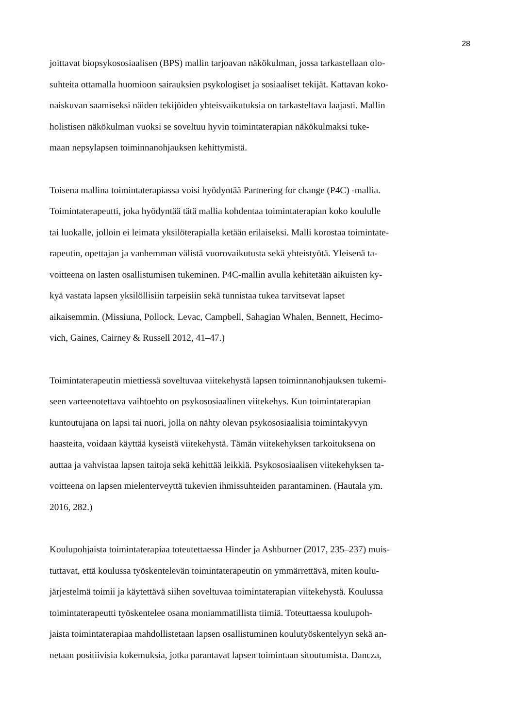28
joittavat biopsykososiaalisen (BPS) mallin tarjoavan näkökulman, jossa tarkastellaan olo-
suhteita ottamalla huomioon sairauksien psykologiset ja sosiaaliset tekijät. Kattavan koko-
naiskuvan saamiseksi näiden tekijöiden yhteisvaikutuksia on tarkasteltava laajasti. Mallin
holistisen näkökulman vuoksi se soveltuu hyvin toimintaterapian näkökulmaksi tuke-
maan nepsylapsen toiminnanohjauksen kehittymistä.
Toisena mallina toimintaterapiassa voisi hyödyntää Partnering for change (P4C) -mallia.
Toimintaterapeutti, joka hyödyntää tätä mallia kohdentaa toimintaterapian koko koululle
tai luokalle, jolloin ei leimata yksilöterapialla ketään erilaiseksi. Malli korostaa toimintate-
rapeutin, opettajan ja vanhemman välistä vuorovaikutusta sekä yhteistyötä. Yleisenä ta-
voitteena on lasten osallistumisen tukeminen. P4C-mallin avulla kehitetään aikuisten ky-
kyä vastata lapsen yksilöllisiin tarpeisiin sekä tunnistaa tukea tarvitsevat lapset
aikaisemmin. (Missiuna, Pollock, Levac, Campbell, Sahagian Whalen, Bennett, Hecimo-
vich, Gaines, Cairney & Russell 2012, 41–47.)
Toimintaterapeutin miettiessä soveltuvaa viitekehystä lapsen toiminnanohjauksen tukemi-
seen varteenotettava vaihtoehto on psykososiaalinen viitekehys. Kun toimintaterapian
kuntoutujana on lapsi tai nuori, jolla on nähty olevan psykososiaalisia toimintakyvyn
haasteita, voidaan käyttää kyseistä viitekehystä. Tämän viitekehyksen tarkoituksena on
auttaa ja vahvistaa lapsen taitoja sekä kehittää leikkiä. Psykososiaalisen viitekehyksen ta-
voitteena on lapsen mielenterveyttä tukevien ihmissuhteiden parantaminen. (Hautala ym.
2016, 282.)
Koulupohjaista toimintaterapiaa toteutettaessa Hinder ja Ashburner (2017, 235–237) muis-
tuttavat, että koulussa työskentelevän toimintaterapeutin on ymmärrettävä, miten koulu-
järjestelmä toimii ja käytettävä siihen soveltuvaa toimintaterapian viitekehystä. Koulussa
toimintaterapeutti työskentelee osana moniammatillista tiimiä. Toteuttaessa koulupoh-
jaista toimintaterapiaa mahdollistetaan lapsen osallistuminen koulutyöskentelyyn sekä an-
netaan positiivisia kokemuksia, jotka parantavat lapsen toimintaan sitoutumista. Dancza,